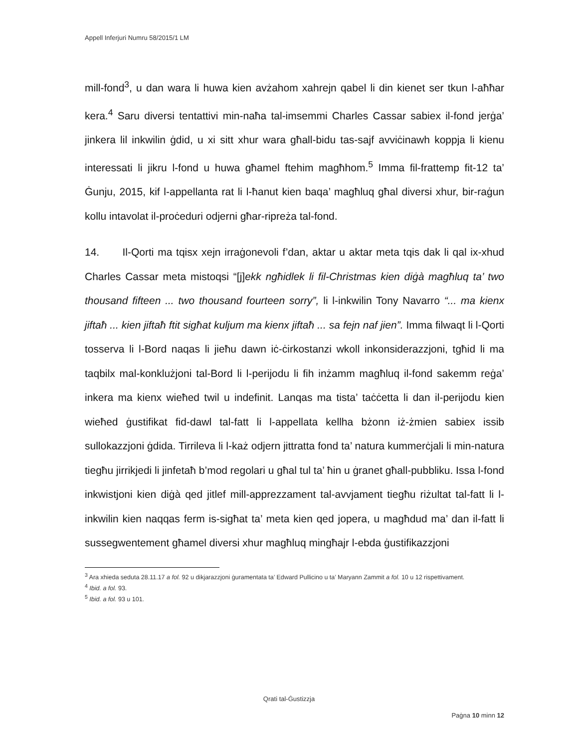Appell Inferjuri Numru 58/2015/1 LM
mill-fond<sup>3</sup>, u dan wara li huwa kien avżahom xahrejn qabel li din kienet ser tkun l-aħħar kera.<sup>4</sup> Saru diversi tentattivi min-naħa tal-imsemmi Charles Cassar sabiex il-fond jerġa’ jinkera lil inkwilin ġdid, u xi sitt xhur wara għall-bidu tas-sajf avviċinawh koppja li kienu interessati li jikru l-fond u huwa għamel ftehim magħhom.<sup>5</sup> Imma fil-frattemp fit-12 ta’ Ġunju, 2015, kif l-appellanta rat li l-ħanut kien baqa’ magħluq għal diversi xhur, bir-raġun kollu intavolat il-proċeduri odjerni għar-ripreża tal-fond.
14. Il-Qorti ma tqisx xejn irraġonevoli f’dan, aktar u aktar meta tqis dak li qal ix-xhud Charles Cassar meta mistoqsi “[j]ekk ngħidlek li fil-Christmas kien diġà magħluq ta’ two thousand fifteen ... two thousand fourteen sorry”, li l-inkwilin Tony Navarro “... ma kienx jiftaħ ... kien jiftaħ ftit sigħat kuljum ma kienx jiftaħ ... sa fejn naf jien”. Imma filwaqt li l-Qorti tosserva li l-Bord naqas li jieħu dawn iċ-ċirkostanzi wkoll inkonsiderazzjoni, tgħid li ma taqbilx mal-konklużjoni tal-Bord li l-perijodu li fih inżamm magħluq il-fond sakemm reġa’ inkera ma kienx wieħed twil u indefinit. Lanqas ma tista’ taċċetta li dan il-perijodu kien wieħed ġustifikat fid-dawl tal-fatt li l-appellata kellha bżonn iż-żmien sabiex issib sullokazzjoni ġdida. Tirrileva li l-każ odjern jittratta fond ta’ natura kummerċjali li min-natura tiegħu jirrikjedi li jinfetaħ b’mod regolari u għal tul ta’ ħin u ġranet għall-pubbliku. Issa l-fond inkwistjoni kien diġà qed jitlef mill-apprezzament tal-avvjament tiegħu riżultat tal-fatt li l-inkwilin kien naqqas ferm is-sigħat ta’ meta kien qed jopera, u magħdud ma’ dan il-fatt li sussegwentement għamel diversi xhur magħluq mingħajr l-ebda ġustifikazzjoni
<sup>3</sup> Ara xhieda seduta 28.11.17 a fol. 92 u dikjarazzjoni ġuramentata ta’ Edward Pullicino u ta’ Maryann Zammit a fol. 10 u 12 rispettivament.
<sup>4</sup> Ibid. a fol. 93.
<sup>5</sup> Ibid. a fol. 93 u 101.
Qrati tal-Ġustizzja
Paġna 10 minn 12